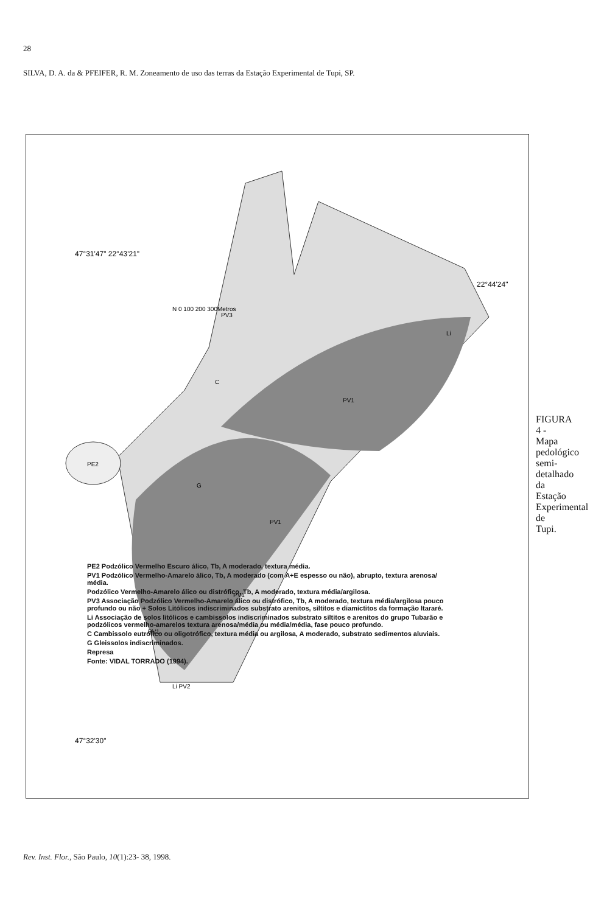28
SILVA, D. A. da & PFEIFER, R. M. Zoneamento de uso das terras da Estação Experimental de Tupi, SP.
47°31'47" 22°43'21"
47°32'30"
22°44'24"
N 0 100 200 300Metros
PV1
PV1
PV1
PV1
PE2
G
C
PV3
Li PV2
Li
PE2 Podzólico Vermelho Escuro álico, Tb, A moderado, textura média.
PV1 Podzólico Vermelho-Amarelo álico, Tb, A moderado (com A+E espesso ou não), abrupto, textura arenosa/ média.
Podzólico Vermelho-Amarelo álico ou distrófico, Tb, A moderado, textura média/argilosa.
PV3 Associação Podzólico Vermelho-Amarelo álico ou distrófico, Tb, A moderado, textura média/argilosa pouco profundo ou não + Solos Litólicos indiscriminados substrato arenitos, siltitos e diamictitos da formação Itararé.
Li Associação de solos litólicos e cambissolos indiscriminados substrato siltitos e arenitos do grupo Tubarão e podzólicos vermelho-amarelos textura arenosa/média ou média/média, fase pouco profundo.
C Cambissolo eutrófico ou oligotrófico, textura média ou argilosa, A moderado, substrato sedimentos aluviais.
G Gleissolos indiscriminados.
Represa
Fonte: VIDAL TORRADO (1994).
FIGURA 4 - Mapa pedológico semi-detalhado da Estação Experimental de Tupi.
Rev. Inst. Flor., São Paulo, 10(1):23- 38, 1998.